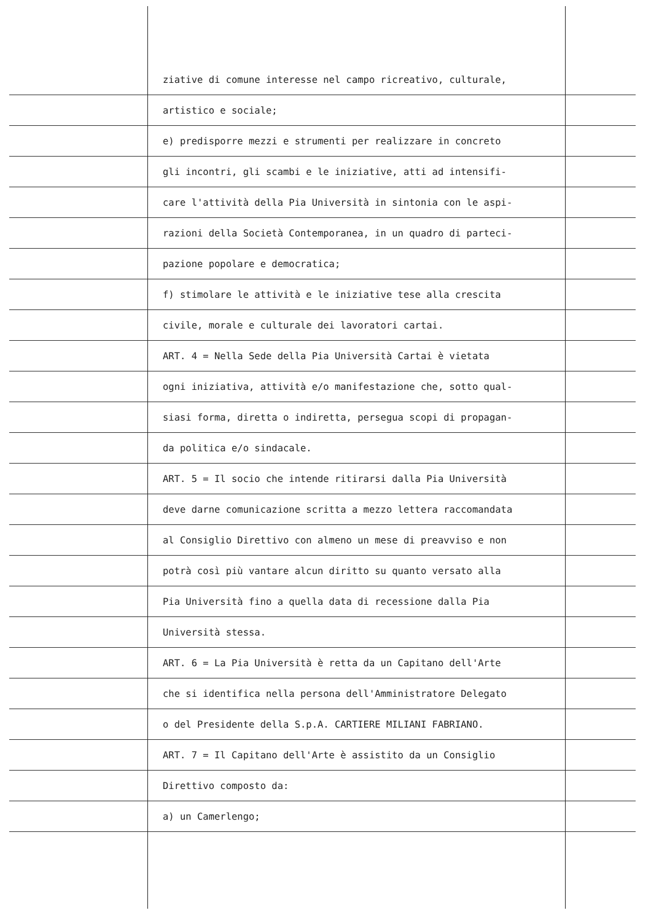ziative di comune interesse nel campo ricreativo, culturale,
artistico e sociale;
e) predisporre mezzi e strumenti per realizzare in concreto
gli incontri, gli scambi e le iniziative, atti ad intensifi-
care l'attività della Pia Università in sintonia con le aspi-
razioni della Società Contemporanea, in un quadro di parteci-
pazione popolare e democratica;
f) stimolare le attività e le iniziative tese alla crescita
civile, morale e culturale dei lavoratori cartai.
ART. 4 = Nella Sede della Pia Università Cartai è vietata
ogni iniziativa, attività e/o manifestazione che, sotto qual-
siasi forma, diretta o indiretta, persegua scopi di propagan-
da politica e/o sindacale.
ART. 5 = Il socio che intende ritirarsi dalla Pia Università
deve darne comunicazione scritta a mezzo lettera raccomandata
al Consiglio Direttivo con almeno un mese di preavviso e non
potrà così più vantare alcun diritto su quanto versato alla
Pia Università fino a quella data di recessione dalla Pia
Università stessa.
ART. 6 = La Pia Università è retta da un Capitano dell'Arte
che si identifica nella persona dell'Amministratore Delegato
o del Presidente della S.p.A. CARTIERE MILIANI FABRIANO.
ART. 7 = Il Capitano dell'Arte è assistito da un Consiglio
Direttivo composto da:
a) un Camerlengo;